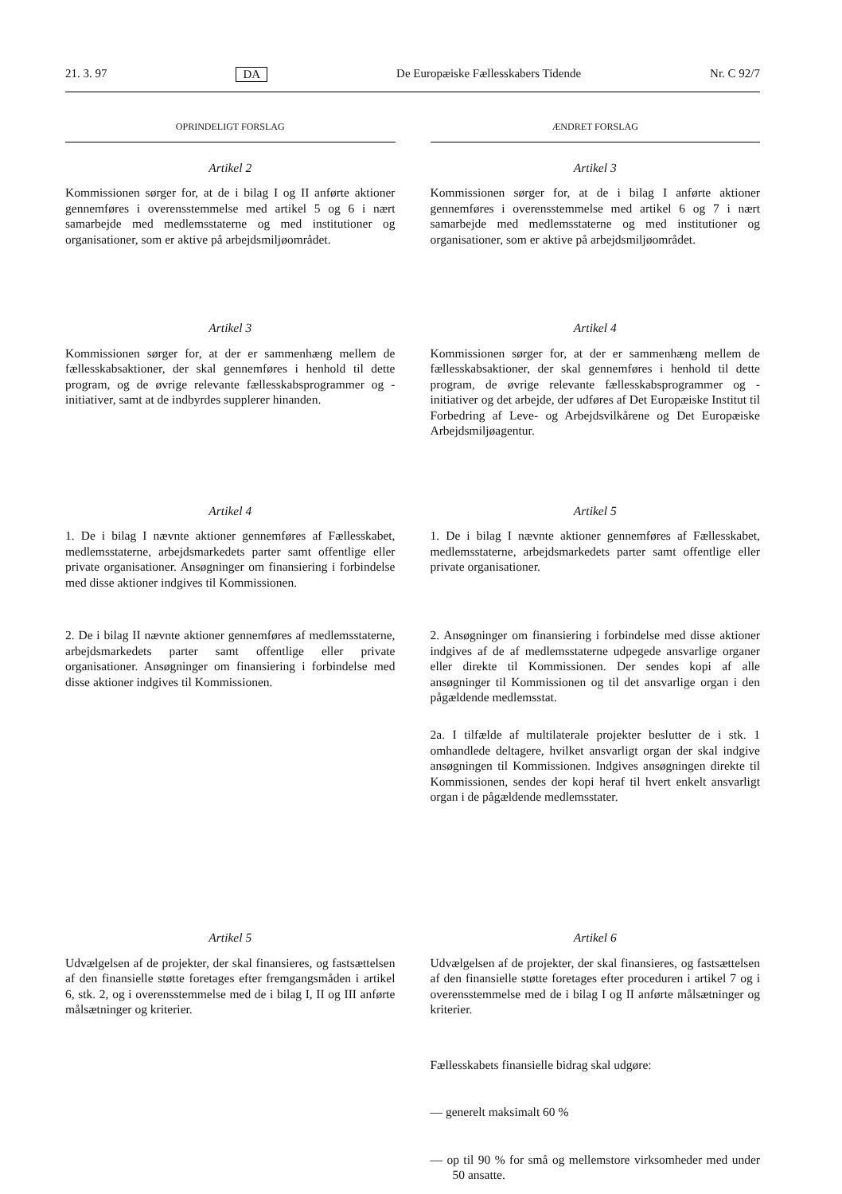21. 3. 97 DA De Europæiske Fællesskabers Tidende Nr. C 92/7
OPRINDELIGT FORSLAG
Artikel 2
Kommissionen sørger for, at de i bilag I og II anførte aktioner gennemføres i overensstemmelse med artikel 5 og 6 i nært samarbejde med medlemsstaterne og med institutioner og organisationer, som er aktive på arbejdsmiljøområdet.
Artikel 3
Kommissionen sørger for, at der er sammenhæng mellem de fællesskabsaktioner, der skal gennemføres i henhold til dette program, og de øvrige relevante fællesskabsprogrammer og -initiativer, samt at de indbyrdes supplerer hinanden.
Artikel 4
1. De i bilag I nævnte aktioner gennemføres af Fællesskabet, medlemsstaterne, arbejdsmarkedets parter samt offentlige eller private organisationer. Ansøgninger om finansiering i forbindelse med disse aktioner indgives til Kommissionen.
2. De i bilag II nævnte aktioner gennemføres af medlemsstaterne, arbejdsmarkedets parter samt offentlige eller private organisationer. Ansøgninger om finansiering i forbindelse med disse aktioner indgives til Kommissionen.
Artikel 5
Udvælgelsen af de projekter, der skal finansieres, og fastsættelsen af den finansielle støtte foretages efter fremgangsmåden i artikel 6, stk. 2, og i overensstemmelse med de i bilag I, II og III anførte målsætninger og kriterier.
ÆNDRET FORSLAG
Artikel 3
Kommissionen sørger for, at de i bilag I anførte aktioner gennemføres i overensstemmelse med artikel 6 og 7 i nært samarbejde med medlemsstaterne og med institutioner og organisationer, som er aktive på arbejdsmiljøområdet.
Artikel 4
Kommissionen sørger for, at der er sammenhæng mellem de fællesskabsaktioner, der skal gennemføres i henhold til dette program, de øvrige relevante fællesskabsprogrammer og -initiativer og det arbejde, der udføres af Det Europæiske Institut til Forbedring af Leve- og Arbejdsvilkårene og Det Europæiske Arbejdsmiljøagentur.
Artikel 5
1. De i bilag I nævnte aktioner gennemføres af Fællesskabet, medlemsstaterne, arbejdsmarkedets parter samt offentlige eller private organisationer.
2. Ansøgninger om finansiering i forbindelse med disse aktioner indgives af de af medlemsstaterne udpegede ansvarlige organer eller direkte til Kommissionen. Der sendes kopi af alle ansøgninger til Kommissionen og til det ansvarlige organ i den pågældende medlemsstat.
2a. I tilfælde af multilaterale projekter beslutter de i stk. 1 omhandlede deltagere, hvilket ansvarligt organ der skal indgive ansøgningen til Kommissionen. Indgives ansøgningen direkte til Kommissionen, sendes der kopi heraf til hvert enkelt ansvarligt organ i de pågældende medlemsstater.
Artikel 6
Udvælgelsen af de projekter, der skal finansieres, og fastsættelsen af den finansielle støtte foretages efter proceduren i artikel 7 og i overensstemmelse med de i bilag I og II anførte målsætninger og kriterier.
Fællesskabets finansielle bidrag skal udgøre:
— generelt maksimalt 60 %
— op til 90 % for små og mellemstore virksomheder med under 50 ansatte.